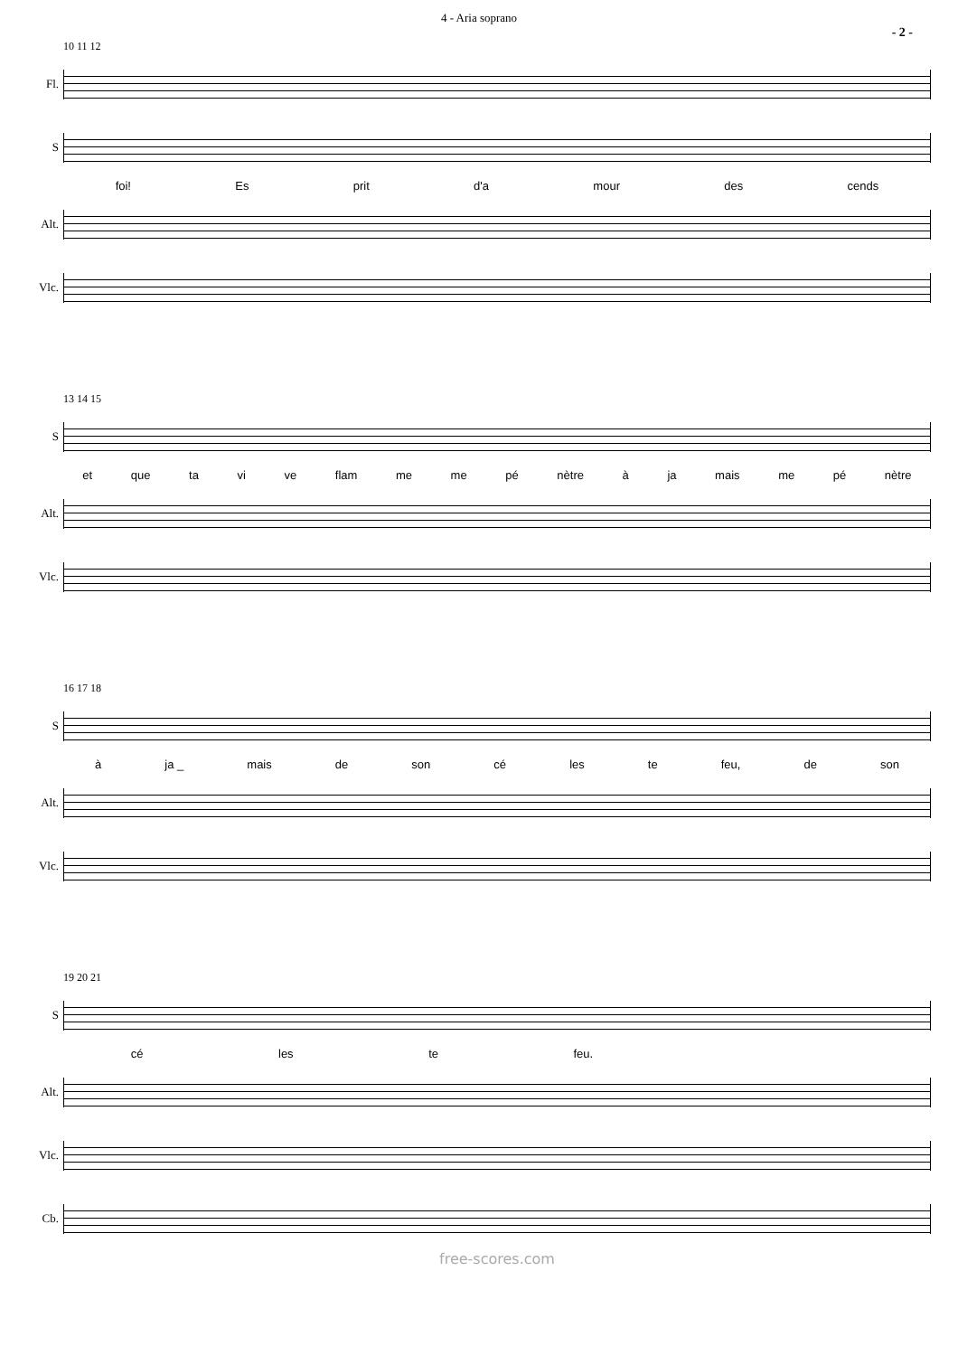4 - Aria soprano
- 2 -
10 11 12
Fl.
S
foi! Es prit d'a mour des cends
Alt.
Vlc.
13 14 15
S
et que ta vi ve flam me me pé nètre à ja mais me pé nètre
Alt.
Vlc.
16 17 18
S
à ja _ mais de son cé les te feu, de son
Alt.
Vlc.
19 20 21
S
cé les te feu.
Alt.
Vlc.
Cb.
free-scores.com